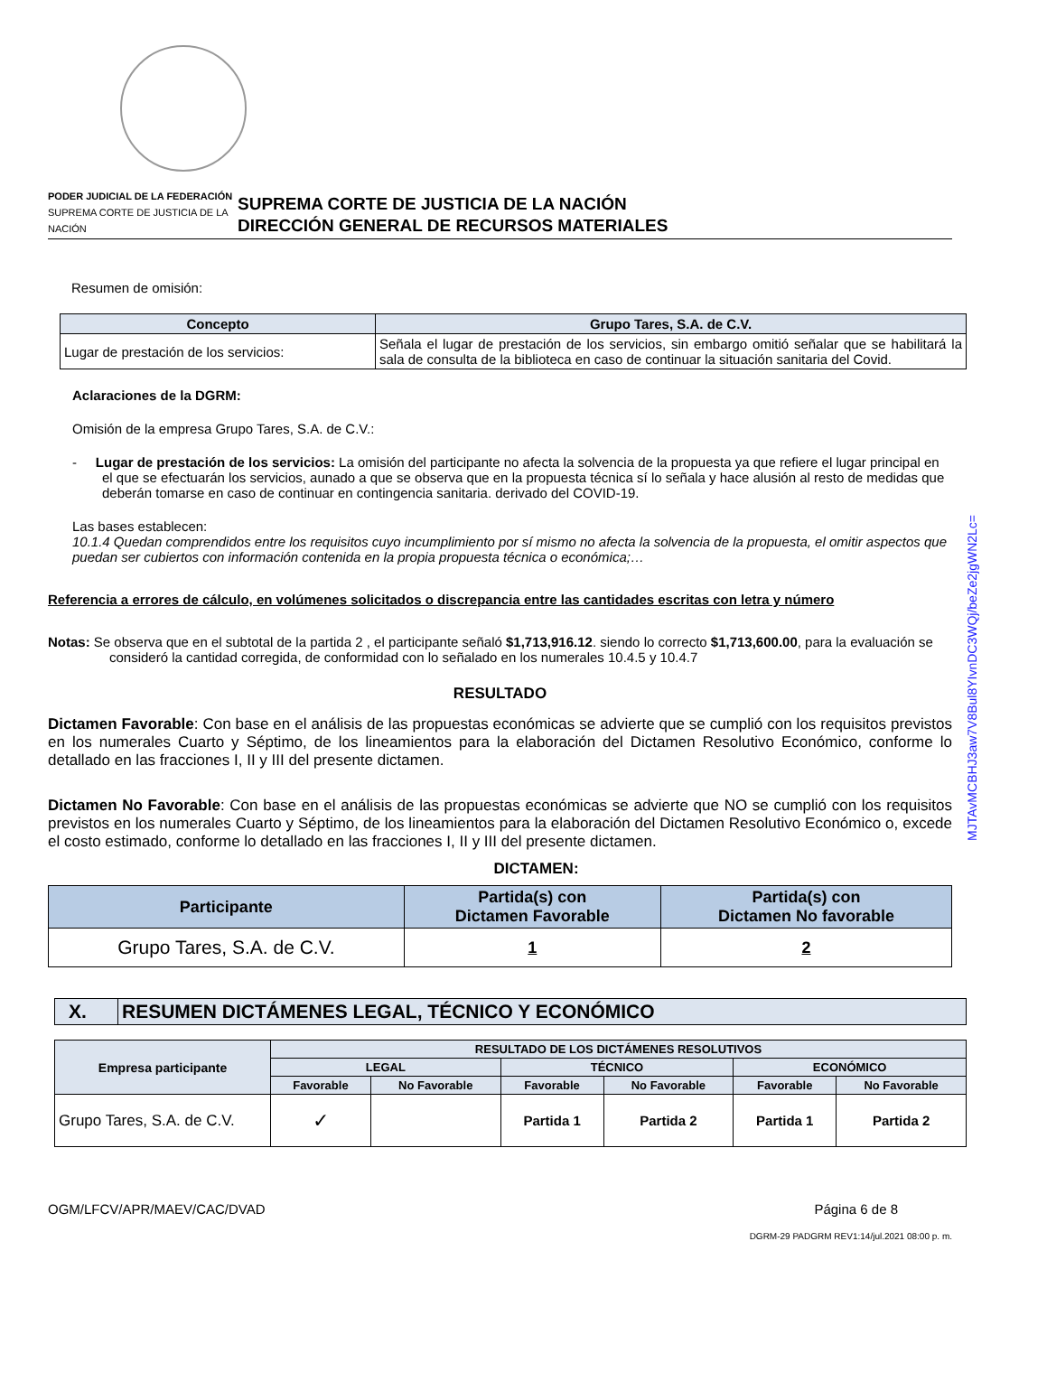PODER JUDICIAL DE LA FEDERACIÓN
SUPREMA CORTE DE JUSTICIA DE LA NACIÓN
SUPREMA CORTE DE JUSTICIA DE LA NACIÓN
DIRECCIÓN GENERAL DE RECURSOS MATERIALES
Resumen de omisión:
| Concepto | Grupo Tares, S.A. de C.V. |
| --- | --- |
| Lugar de prestación de los servicios: | Señala el lugar de prestación de los servicios, sin embargo omitió señalar que se habilitará la sala de consulta de la biblioteca en caso de continuar la situación sanitaria del Covid. |
Aclaraciones de la DGRM:
Omisión de la empresa Grupo Tares, S.A. de C.V.:
- Lugar de prestación de los servicios: La omisión del participante no afecta la solvencia de la propuesta ya que refiere el lugar principal en el que se efectuarán los servicios, aunado a que se observa que en la propuesta técnica sí lo señala y hace alusión al resto de medidas que deberán tomarse en caso de continuar en contingencia sanitaria. derivado del COVID-19.
Las bases establecen:
10.1.4 Quedan comprendidos entre los requisitos cuyo incumplimiento por sí mismo no afecta la solvencia de la propuesta, el omitir aspectos que puedan ser cubiertos con información contenida en la propia propuesta técnica o económica;…
Referencia a errores de cálculo, en volúmenes solicitados o discrepancia entre las cantidades escritas con letra y número
Notas: Se observa que en el subtotal de la partida 2 , el participante señaló $1,713,916.12. siendo lo correcto $1,713,600.00, para la evaluación se consideró la cantidad corregida, de conformidad con lo señalado en los numerales 10.4.5 y 10.4.7
RESULTADO
Dictamen Favorable: Con base en el análisis de las propuestas económicas se advierte que se cumplió con los requisitos previstos en los numerales Cuarto y Séptimo, de los lineamientos para la elaboración del Dictamen Resolutivo Económico, conforme lo detallado en las fracciones I, II y III del presente dictamen.
Dictamen No Favorable: Con base en el análisis de las propuestas económicas se advierte que NO se cumplió con los requisitos previstos en los numerales Cuarto y Séptimo, de los lineamientos para la elaboración del Dictamen Resolutivo Económico o, excede el costo estimado, conforme lo detallado en las fracciones I, II y III del presente dictamen.
DICTAMEN:
| Participante | Partida(s) con Dictamen Favorable | Partida(s) con Dictamen No favorable |
| --- | --- | --- |
| Grupo Tares, S.A. de C.V. | 1 | 2 |
| X. | RESUMEN DICTÁMENES LEGAL, TÉCNICO Y ECONÓMICO |
| Empresa participante | RESULTADO DE LOS DICTÁMENES RESOLUTIVOS | | | | | |
| --- | --- | --- | --- | --- | --- | --- |
| | LEGAL | | TÉCNICO | | ECONÓMICO | |
| | Favorable | No Favorable | Favorable | No Favorable | Favorable | No Favorable |
| Grupo Tares, S.A. de C.V. | ✓ | | Partida 1 | Partida 2 | Partida 1 | Partida 2 |
OGM/LFCV/APR/MAEV/CAC/DVAD Página 6 de 8
DGRM-29 PADGRM REV1:14/jul.2021 08:00 p. m.
MJTAvMCBHJ3aw7V8Bul8YIvnDC3WQj/beZe2jgWN2Lc=